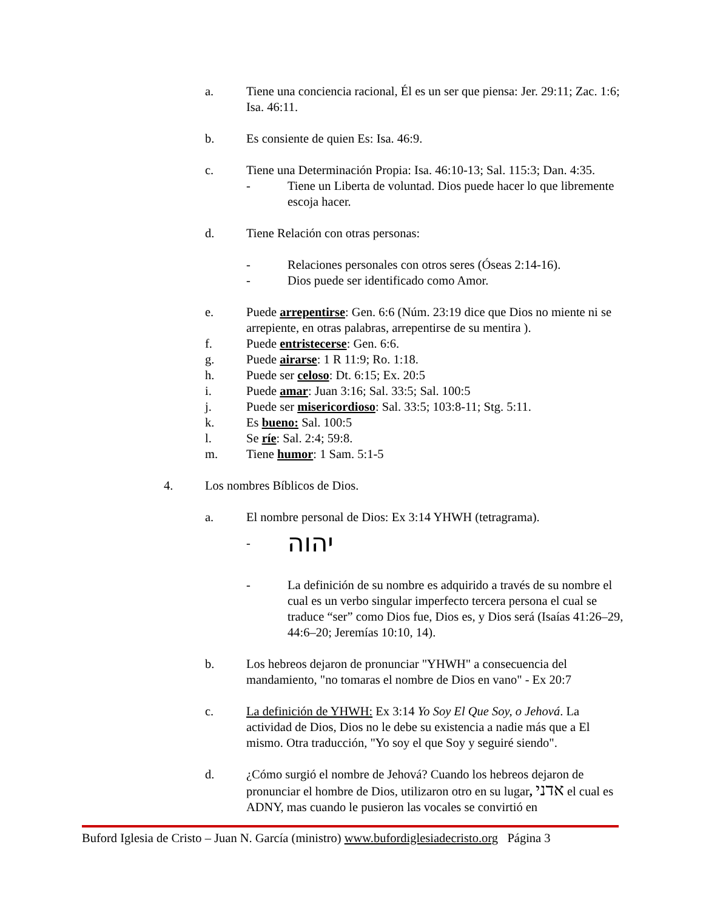a. Tiene una conciencia racional, Él es un ser que piensa: Jer. 29:11; Zac. 1:6; Isa. 46:11.
b. Es consiente de quien Es: Isa. 46:9.
c. Tiene una Determinación Propia: Isa. 46:10-13; Sal. 115:3; Dan. 4:35.
- Tiene un Liberta de voluntad. Dios puede hacer lo que libremente escoja hacer.
d. Tiene Relación con otras personas:
- Relaciones personales con otros seres (Óseas 2:14-16).
- Dios puede ser identificado como Amor.
e. Puede arrepentirse: Gen. 6:6 (Núm. 23:19 dice que Dios no miente ni se arrepiente, en otras palabras, arrepentirse de su mentira ).
f. Puede entristecerse: Gen. 6:6.
g. Puede airarse: 1 R 11:9; Ro. 1:18.
h. Puede ser celoso: Dt. 6:15; Ex. 20:5
i. Puede amar: Juan 3:16; Sal. 33:5; Sal. 100:5
j. Puede ser misericordioso: Sal. 33:5; 103:8-11; Stg. 5:11.
k. Es bueno: Sal. 100:5
l. Se ríe: Sal. 2:4; 59:8.
m. Tiene humor: 1 Sam. 5:1-5
4. Los nombres Bíblicos de Dios.
a. El nombre personal de Dios: Ex 3:14 YHWH (tetragrama).
- יהוה
- La definición de su nombre es adquirido a través de su nombre el cual es un verbo singular imperfecto tercera persona el cual se traduce “ser” como Dios fue, Dios es, y Dios será (Isaías 41:26–29, 44:6–20; Jeremías 10:10, 14).
b. Los hebreos dejaron de pronunciar "YHWH" a consecuencia del mandamiento, "no tomaras el nombre de Dios en vano" - Ex 20:7
c. La definición de YHWH: Ex 3:14 Yo Soy El Que Soy, o Jehová. La actividad de Dios, Dios no le debe su existencia a nadie más que a El mismo. Otra traducción, "Yo soy el que Soy y seguiré siendo".
d. ¿Cómo surgió el nombre de Jehová? Cuando los hebreos dejaron de pronunciar el hombre de Dios, utilizaron otro en su lugar, אדני el cual es ADNY, mas cuando le pusieron las vocales se convirtió en
Buford Iglesia de Cristo – Juan N. García (ministro) www.bufordiglesiadecristo.org Página 3